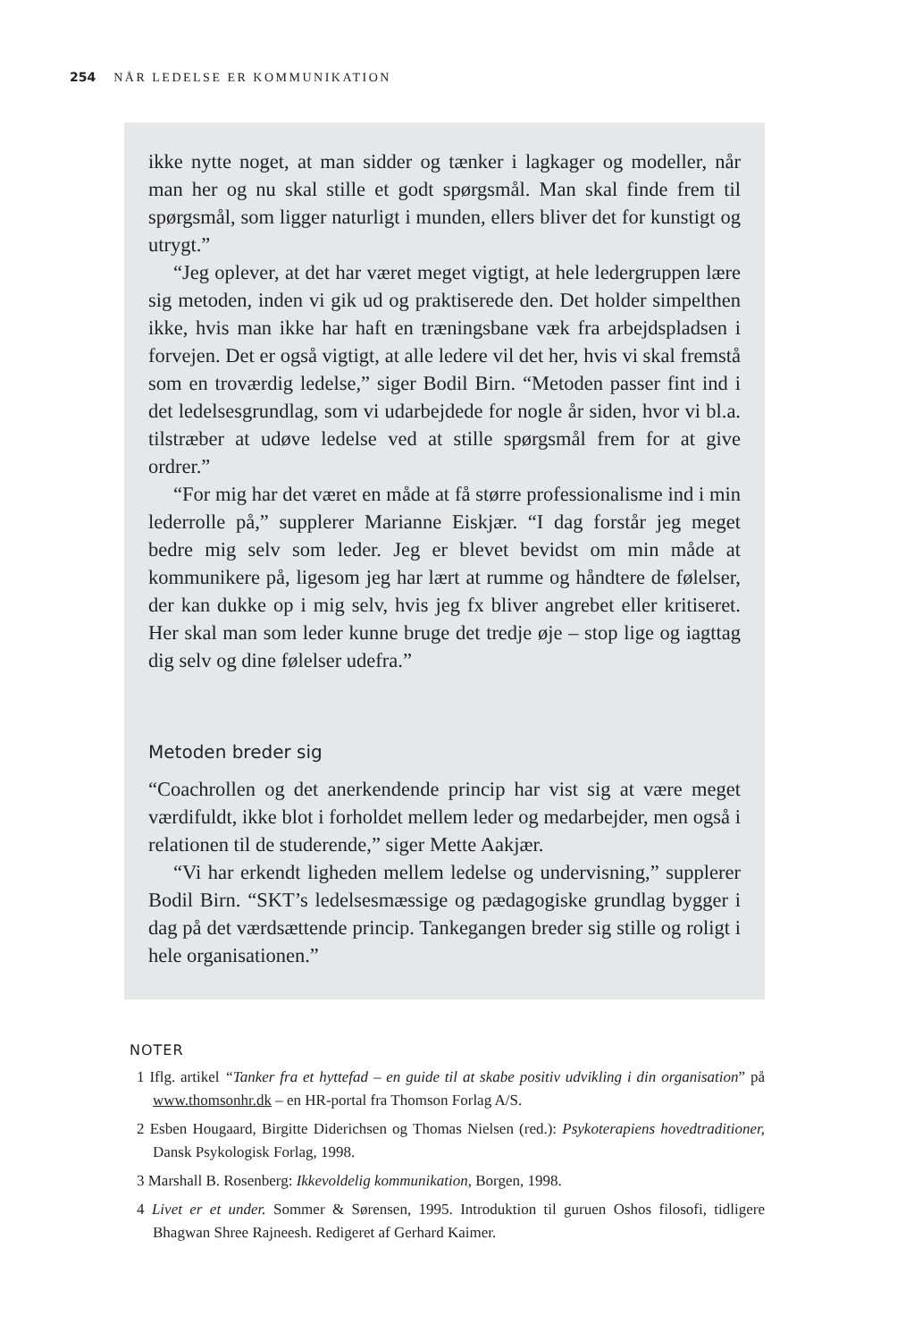254 NÅR LEDELSE ER KOMMUNIKATION
ikke nytte noget, at man sidder og tænker i lagkager og modeller, når man her og nu skal stille et godt spørgsmål. Man skal finde frem til spørgsmål, som ligger naturligt i munden, ellers bliver det for kunstigt og utrygt.”
“Jeg oplever, at det har været meget vigtigt, at hele ledergruppen lære sig metoden, inden vi gik ud og praktiserede den. Det holder simpelthen ikke, hvis man ikke har haft en træningsbane væk fra arbejdspladsen i forvejen. Det er også vigtigt, at alle ledere vil det her, hvis vi skal fremstå som en troværdig ledelse,” siger Bodil Birn. “Metoden passer fint ind i det ledelsesgrundlag, som vi udarbejdede for nogle år siden, hvor vi bl.a. tilstræber at udøve ledelse ved at stille spørgsmål frem for at give ordrer.”
“For mig har det været en måde at få større professionalisme ind i min lederrolle på,” supplerer Marianne Eiskjær. “I dag forstår jeg meget bedre mig selv som leder. Jeg er blevet bevidst om min måde at kommunikere på, ligesom jeg har lært at rumme og håndtere de følelser, der kan dukke op i mig selv, hvis jeg fx bliver angrebet eller kritiseret. Her skal man som leder kunne bruge det tredje øje – stop lige og iagttag dig selv og dine følelser udefra.”
Metoden breder sig
“Coachrollen og det anerkendende princip har vist sig at være meget værdifuldt, ikke blot i forholdet mellem leder og medarbejder, men også i relationen til de studerende,” siger Mette Aakjær.
“Vi har erkendt ligheden mellem ledelse og undervisning,” supplerer Bodil Birn. “SKT’s ledelsesmæssige og pædagogiske grundlag bygger i dag på det værdsættende princip. Tankegangen breder sig stille og roligt i hele organisationen.”
NOTER
1 Iflg. artikel “Tanker fra et hyttefad – en guide til at skabe positiv udvikling i din organisation” på www.thomsonhr.dk – en HR-portal fra Thomson Forlag A/S.
2 Esben Hougaard, Birgitte Diderichsen og Thomas Nielsen (red.): Psykoterapiens hovedtraditioner, Dansk Psykologisk Forlag, 1998.
3 Marshall B. Rosenberg: Ikkevoldelig kommunikation, Borgen, 1998.
4 Livet er et under. Sommer & Sørensen, 1995. Introduktion til guruen Oshos filosofi, tidligere Bhagwan Shree Rajneesh. Redigeret af Gerhard Kaimer.